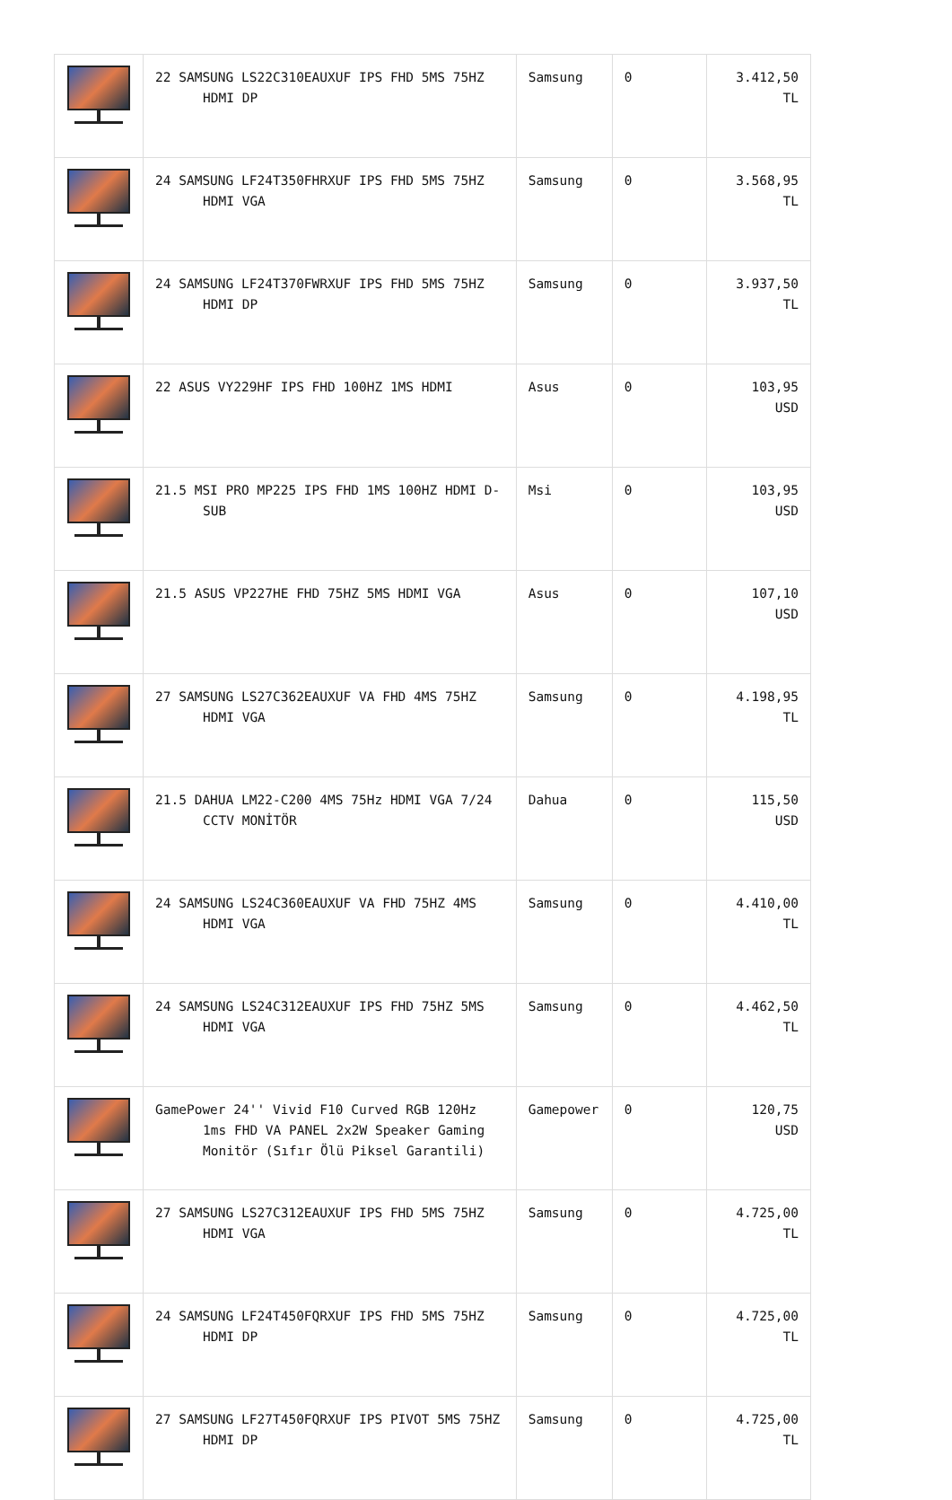| | 22 SAMSUNG LS22C310EAUXUF IPS FHD 5MS 75HZ HDMI DP | Samsung | 0 | 3.412,50 TL |
| | 24 SAMSUNG LF24T350FHRXUF IPS FHD 5MS 75HZ HDMI VGA | Samsung | 0 | 3.568,95 TL |
| | 24 SAMSUNG LF24T370FWRXUF IPS FHD 5MS 75HZ HDMI DP | Samsung | 0 | 3.937,50 TL |
| | 22 ASUS VY229HF IPS FHD 100HZ 1MS HDMI | Asus | 0 | 103,95 USD |
| | 21.5 MSI PRO MP225 IPS FHD 1MS 100HZ HDMI D-SUB | Msi | 0 | 103,95 USD |
| | 21.5 ASUS VP227HE FHD 75HZ 5MS HDMI VGA | Asus | 0 | 107,10 USD |
| | 27 SAMSUNG LS27C362EAUXUF VA FHD 4MS 75HZ HDMI VGA | Samsung | 0 | 4.198,95 TL |
| | 21.5 DAHUA LM22-C200 4MS 75Hz HDMI VGA 7/24 CCTV MONİTÖR | Dahua | 0 | 115,50 USD |
| | 24 SAMSUNG LS24C360EAUXUF VA FHD 75HZ 4MS HDMI VGA | Samsung | 0 | 4.410,00 TL |
| | 24 SAMSUNG LS24C312EAUXUF IPS FHD 75HZ 5MS HDMI VGA | Samsung | 0 | 4.462,50 TL |
| | GamePower 24'' Vivid F10 Curved RGB 120Hz 1ms FHD VA PANEL 2x2W Speaker Gaming Monitör (Sıfır Ölü Piksel Garantili) | Gamepower | 0 | 120,75 USD |
| | 27 SAMSUNG LS27C312EAUXUF IPS FHD 5MS 75HZ HDMI VGA | Samsung | 0 | 4.725,00 TL |
| | 24 SAMSUNG LF24T450FQRXUF IPS FHD 5MS 75HZ HDMI DP | Samsung | 0 | 4.725,00 TL |
| | 27 SAMSUNG LF27T450FQRXUF IPS PIVOT 5MS 75HZ HDMI DP | Samsung | 0 | 4.725,00 TL |